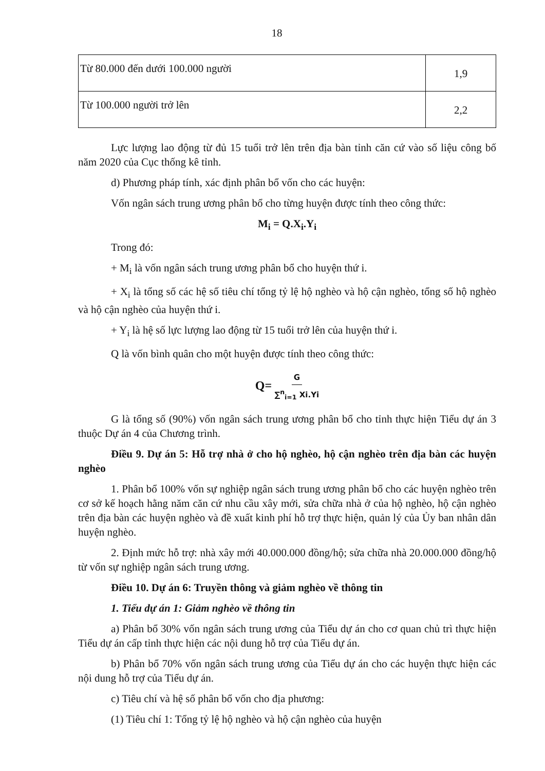18
| Từ 80.000 đến dưới 100.000 người | 1,9 |
| Từ 100.000 người trở lên | 2,2 |
Lực lượng lao động từ đủ 15 tuổi trở lên trên địa bàn tỉnh căn cứ vào số liệu công bố năm 2020 của Cục thống kê tỉnh.
d) Phương pháp tính, xác định phân bổ vốn cho các huyện:
Vốn ngân sách trung ương phân bổ cho từng huyện được tính theo công thức:
M<sub>i</sub> = Q.X<sub>i</sub>.Y<sub>i</sub>
Trong đó:
+ M<sub>i</sub> là vốn ngân sách trung ương phân bổ cho huyện thứ i.
+ X<sub>i</sub> là tổng số các hệ số tiêu chí tổng tỷ lệ hộ nghèo và hộ cận nghèo, tổng số hộ nghèo và hộ cận nghèo của huyện thứ i.
+ Y<sub>i</sub> là hệ số lực lượng lao động từ 15 tuổi trở lên của huyện thứ i.
Q là vốn bình quân cho một huyện được tính theo công thức:
Q= G ∑<sup>n</sup><sub>i=1</sub> Xi.Yi
G là tổng số (90%) vốn ngân sách trung ương phân bổ cho tỉnh thực hiện Tiểu dự án 3 thuộc Dự án 4 của Chương trình.
Điều 9. Dự án 5: Hỗ trợ nhà ở cho hộ nghèo, hộ cận nghèo trên địa bàn các huyện nghèo
1. Phân bổ 100% vốn sự nghiệp ngân sách trung ương phân bổ cho các huyện nghèo trên cơ sở kế hoạch hằng năm căn cứ nhu cầu xây mới, sửa chữa nhà ở của hộ nghèo, hộ cận nghèo trên địa bàn các huyện nghèo và đề xuất kinh phí hỗ trợ thực hiện, quản lý của Ủy ban nhân dân huyện nghèo.
2. Định mức hỗ trợ: nhà xây mới 40.000.000 đồng/hộ; sửa chữa nhà 20.000.000 đồng/hộ từ vốn sự nghiệp ngân sách trung ương.
Điều 10. Dự án 6: Truyền thông và giảm nghèo về thông tin
1. Tiểu dự án 1: Giảm nghèo về thông tin
a) Phân bổ 30% vốn ngân sách trung ương của Tiểu dự án cho cơ quan chủ trì thực hiện Tiểu dự án cấp tỉnh thực hiện các nội dung hỗ trợ của Tiểu dự án.
b) Phân bổ 70% vốn ngân sách trung ương của Tiểu dự án cho các huyện thực hiện các nội dung hỗ trợ của Tiểu dự án.
c) Tiêu chí và hệ số phân bổ vốn cho địa phương:
(1) Tiêu chí 1: Tổng tỷ lệ hộ nghèo và hộ cận nghèo của huyện